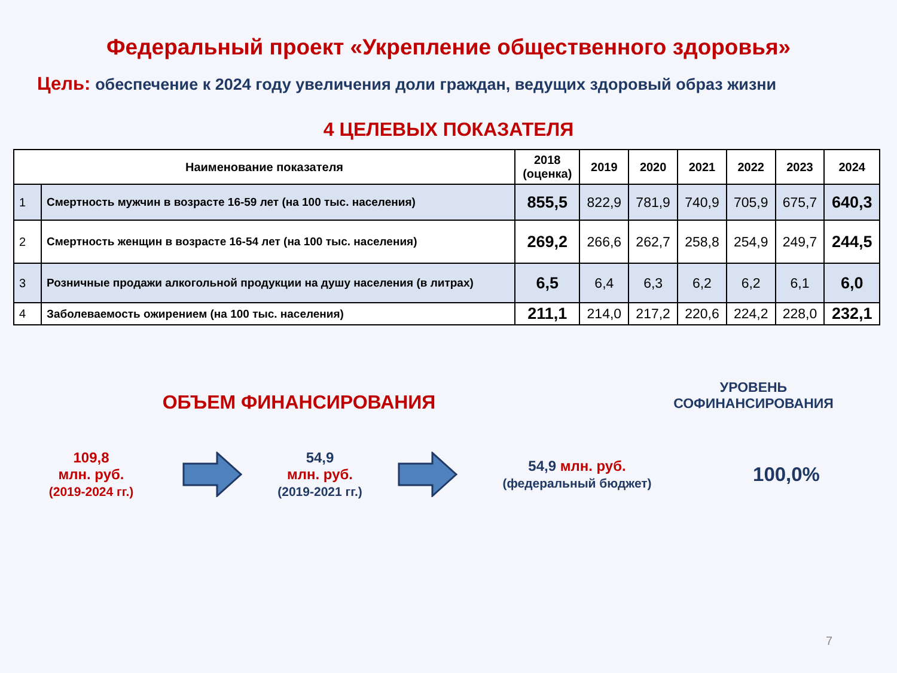Федеральный проект «Укрепление общественного здоровья»
Цель: обеспечение к 2024 году увеличения доли граждан, ведущих здоровый образ жизни
4 ЦЕЛЕВЫХ ПОКАЗАТЕЛЯ
| Наименование показателя | | 2018 (оценка) | 2019 | 2020 | 2021 | 2022 | 2023 | 2024 |
| --- | --- | --- | --- | --- | --- | --- | --- | --- |
| 1 | Смертность мужчин в возрасте 16-59 лет (на 100 тыс. населения) | 855,5 | 822,9 | 781,9 | 740,9 | 705,9 | 675,7 | 640,3 |
| 2 | Смертность женщин в возрасте 16-54 лет (на 100 тыс. населения) | 269,2 | 266,6 | 262,7 | 258,8 | 254,9 | 249,7 | 244,5 |
| 3 | Розничные продажи алкогольной продукции на душу населения (в литрах) | 6,5 | 6,4 | 6,3 | 6,2 | 6,2 | 6,1 | 6,0 |
| 4 | Заболеваемость ожирением (на 100 тыс. населения) | 211,1 | 214,0 | 217,2 | 220,6 | 224,2 | 228,0 | 232,1 |
ОБЪЕМ ФИНАНСИРОВАНИЯ
УРОВЕНЬ СОФИНАНСИРОВАНИЯ
109,8
млн. руб.
(2019-2024 гг.)
54,9
млн. руб.
(2019-2021 гг.)
54,9 млн. руб.
(федеральный бюджет)
100,0%
7